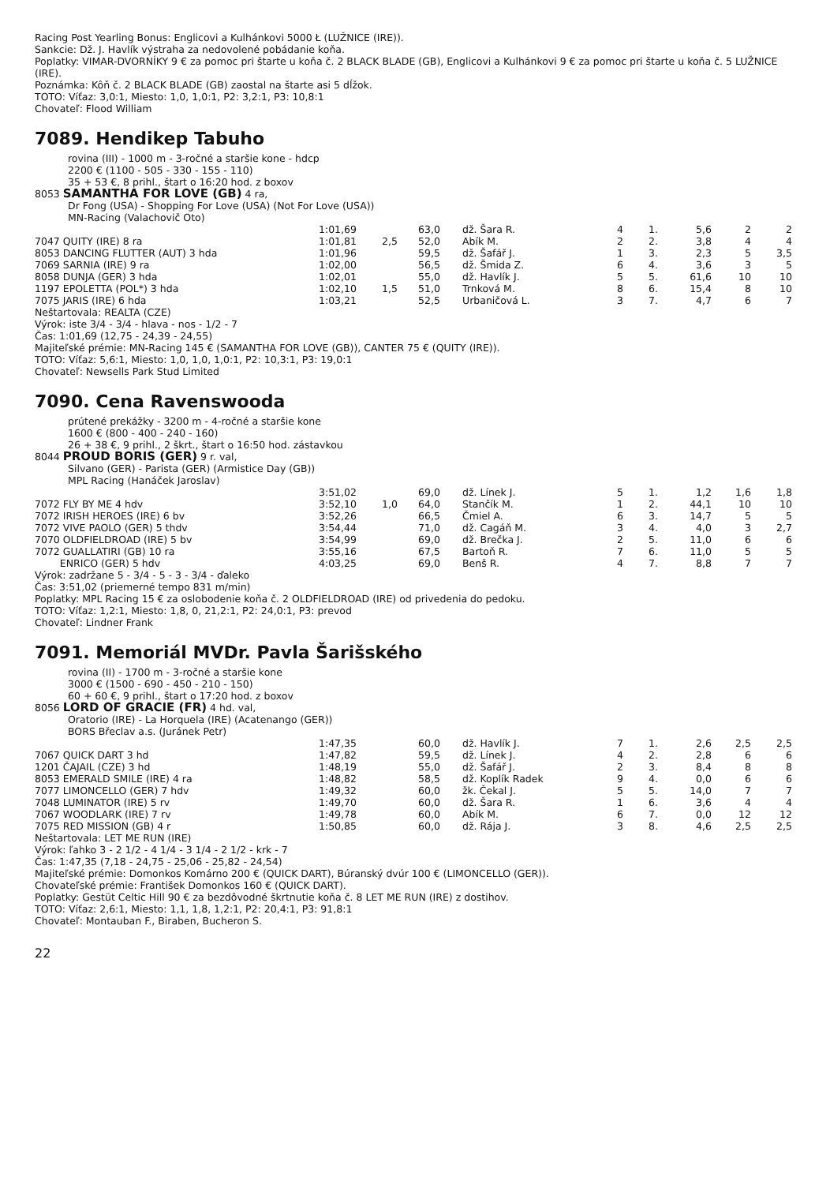Racing Post Yearling Bonus: Englicovi a Kulhánkovi 5000 Ł (LUŽNICE (IRE)).
Sankcie: Dž. J. Havlík výstraha za nedovolené pobádanie koňa.
Poplatky: VIMAR-DVORNÍKY 9 € za pomoc pri štarte u koňa č. 2 BLACK BLADE (GB), Englicovi a Kulhánkovi 9 € za pomoc pri štarte u koňa č. 5 LUŽNICE (IRE).
Poznámka: Kôň č. 2 BLACK BLADE (GB) zaostal na štarte asi 5 dĺžok.
TOTO: Víťaz: 3,0:1, Miesto: 1,0, 1,0:1, P2: 3,2:1, P3: 10,8:1
Chovateľ: Flood William
7089. Hendikep Tabuho
rovina (III) - 1000 m - 3-ročné a staršie kone - hdcp
2200 € (1100 - 505 - 330 - 155 - 110)
35 + 53 €, 8 prihl., štart o 16:20 hod. z boxov
8053 SAMANTHA FOR LOVE (GB) 4 ra,
Dr Fong (USA) - Shopping For Love (USA) (Not For Love (USA))
MN-Racing (Valachovič Oto)
| | 1:01,69 | | 63,0 | dž. Šara R. | 4 | 1. | 5,6 | 2 | 2 |
| 7047 QUITY (IRE) 8 ra | 1:01,81 | 2,5 | 52,0 | Abík M. | 2 | 2. | 3,8 | 4 | 4 |
| 8053 DANCING FLUTTER (AUT) 3 hda | 1:01,96 | | 59,5 | dž. Šafář J. | 1 | 3. | 2,3 | 5 | 3,5 |
| 7069 SARNIA (IRE) 9 ra | 1:02,00 | | 56,5 | dž. Šmida Z. | 6 | 4. | 3,6 | 3 | 5 |
| 8058 DUNJA (GER) 3 hda | 1:02,01 | | 55,0 | dž. Havlík J. | 5 | 5. | 61,6 | 10 | 10 |
| 1197 EPOLETTA (POL*) 3 hda | 1:02,10 | 1,5 | 51,0 | Trnková M. | 8 | 6. | 15,4 | 8 | 10 |
| 7075 JARIS (IRE) 6 hda | 1:03,21 | | 52,5 | Urbaničová L. | 3 | 7. | 4,7 | 6 | 7 |
Neštartovala: REALTA (CZE)
Výrok: iste 3/4 - 3/4 - hlava - nos - 1/2 - 7
Čas: 1:01,69 (12,75 - 24,39 - 24,55)
Majiteľské prémie: MN-Racing 145 € (SAMANTHA FOR LOVE (GB)), CANTER 75 € (QUITY (IRE)).
TOTO: Víťaz: 5,6:1, Miesto: 1,0, 1,0, 1,0:1, P2: 10,3:1, P3: 19,0:1
Chovateľ: Newsells Park Stud Limited
7090. Cena Ravenswooda
prútené prekážky - 3200 m - 4-ročné a staršie kone
1600 € (800 - 400 - 240 - 160)
26 + 38 €, 9 prihl., 2 škrt., štart o 16:50 hod. zástavkou
8044 PROUD BORIS (GER) 9 r. val,
Silvano (GER) - Parista (GER) (Armistice Day (GB))
MPL Racing (Hanáček Jaroslav)
| | 3:51,02 | | 69,0 | dž. Línek J. | 5 | 1. | 1,2 | 1,6 | 1,8 |
| 7072 FLY BY ME 4 hdv | 3:52,10 | 1,0 | 64,0 | Stančík M. | 1 | 2. | 44,1 | 10 | 10 |
| 7072 IRISH HEROES (IRE) 6 bv | 3:52,26 | | 66,5 | Čmiel A. | 6 | 3. | 14,7 | 5 | 5 |
| 7072 VIVE PAOLO (GER) 5 thdv | 3:54,44 | | 71,0 | dž. Cagáň M. | 3 | 4. | 4,0 | 3 | 2,7 |
| 7070 OLDFIELDROAD (IRE) 5 bv | 3:54,99 | | 69,0 | dž. Brečka J. | 2 | 5. | 11,0 | 6 | 6 |
| 7072 GUALLATIRI (GB) 10 ra | 3:55,16 | | 67,5 | Bartoň R. | 7 | 6. | 11,0 | 5 | 5 |
| ENRICO (GER) 5 hdv | 4:03,25 | | 69,0 | Benš R. | 4 | 7. | 8,8 | 7 | 7 |
Výrok: zadržane 5 - 3/4 - 5 - 3 - 3/4 - ďaleko
Čas: 3:51,02 (priemerné tempo 831 m/min)
Poplatky: MPL Racing 15 € za oslobodenie koňa č. 2 OLDFIELDROAD (IRE) od privedenia do pedoku.
TOTO: Víťaz: 1,2:1, Miesto: 1,8, 0, 21,2:1, P2: 24,0:1, P3: prevod
Chovateľ: Lindner Frank
7091. Memoriál MVDr. Pavla Šarišského
rovina (II) - 1700 m - 3-ročné a staršie kone
3000 € (1500 - 690 - 450 - 210 - 150)
60 + 60 €, 9 prihl., štart o 17:20 hod. z boxov
8056 LORD OF GRACIE (FR) 4 hd. val,
Oratorio (IRE) - La Horquela (IRE) (Acatenango (GER))
BORS Břeclav a.s. (Juránek Petr)
| | 1:47,35 | | 60,0 | dž. Havlík J. | 7 | 1. | 2,6 | 2,5 | 2,5 |
| 7067 QUICK DART 3 hd | 1:47,82 | | 59,5 | dž. Línek J. | 4 | 2. | 2,8 | 6 | 6 |
| 1201 ČAJAIL (CZE) 3 hd | 1:48,19 | | 55,0 | dž. Šafář J. | 2 | 3. | 8,4 | 8 | 8 |
| 8053 EMERALD SMILE (IRE) 4 ra | 1:48,82 | | 58,5 | dž. Koplík Radek | 9 | 4. | 0,0 | 6 | 6 |
| 7077 LIMONCELLO (GER) 7 hdv | 1:49,32 | | 60,0 | žk. Čekal J. | 5 | 5. | 14,0 | 7 | 7 |
| 7048 LUMINATOR (IRE) 5 rv | 1:49,70 | | 60,0 | dž. Šara R. | 1 | 6. | 3,6 | 4 | 4 |
| 7067 WOODLARK (IRE) 7 rv | 1:49,78 | | 60,0 | Abík M. | 6 | 7. | 0,0 | 12 | 12 |
| 7075 RED MISSION (GB) 4 r | 1:50,85 | | 60,0 | dž. Rája J. | 3 | 8. | 4,6 | 2,5 | 2,5 |
Neštartovala: LET ME RUN (IRE)
Výrok: ľahko 3 - 2 1/2 - 4 1/4 - 3 1/4 - 2 1/2 - krk - 7
Čas: 1:47,35 (7,18 - 24,75 - 25,06 - 25,82 - 24,54)
Majiteľské prémie: Domonkos Komárno 200 € (QUICK DART), Búranský dvúr 100 € (LIMONCELLO (GER)).
Chovateľské prémie: František Domonkos 160 € (QUICK DART).
Poplatky: Gestüt Celtic Hill 90 € za bezdôvodné škrtnutie koňa č. 8 LET ME RUN (IRE) z dostihov.
TOTO: Víťaz: 2,6:1, Miesto: 1,1, 1,8, 1,2:1, P2: 20,4:1, P3: 91,8:1
Chovateľ: Montauban F., Biraben, Bucheron S.
22